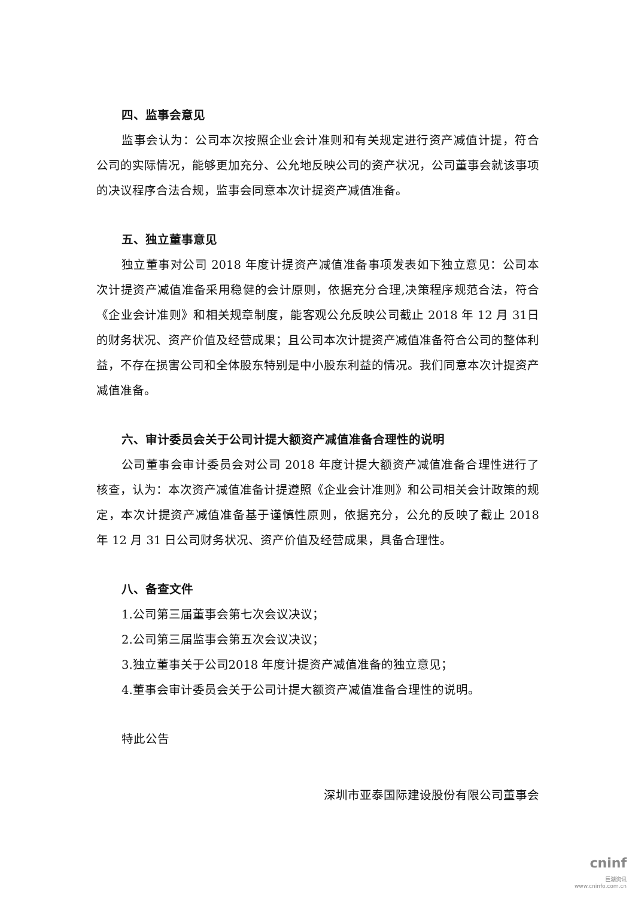四、监事会意见
监事会认为：公司本次按照企业会计准则和有关规定进行资产减值计提，符合公司的实际情况，能够更加充分、公允地反映公司的资产状况，公司董事会就该事项的决议程序合法合规，监事会同意本次计提资产减值准备。
五、独立董事意见
独立董事对公司 2018 年度计提资产减值准备事项发表如下独立意见：公司本次计提资产减值准备采用稳健的会计原则，依据充分合理,决策程序规范合法，符合《企业会计准则》和相关规章制度，能客观公允反映公司截止 2018 年 12 月 31日的财务状况、资产价值及经营成果；且公司本次计提资产减值准备符合公司的整体利益，不存在损害公司和全体股东特别是中小股东利益的情况。我们同意本次计提资产减值准备。
六、审计委员会关于公司计提大额资产减值准备合理性的说明
公司董事会审计委员会对公司 2018 年度计提大额资产减值准备合理性进行了核查，认为：本次资产减值准备计提遵照《企业会计准则》和公司相关会计政策的规定，本次计提资产减值准备基于谨慎性原则，依据充分，公允的反映了截止 2018 年 12 月 31 日公司财务状况、资产价值及经营成果，具备合理性。
八、备查文件
1.公司第三届董事会第七次会议决议；
2.公司第三届监事会第五次会议决议；
3.独立董事关于公司2018 年度计提资产减值准备的独立意见；
4.董事会审计委员会关于公司计提大额资产减值准备合理性的说明。
特此公告
深圳市亚泰国际建设股份有限公司董事会
cninf
巨潮资讯
www.cninfo.com.cn